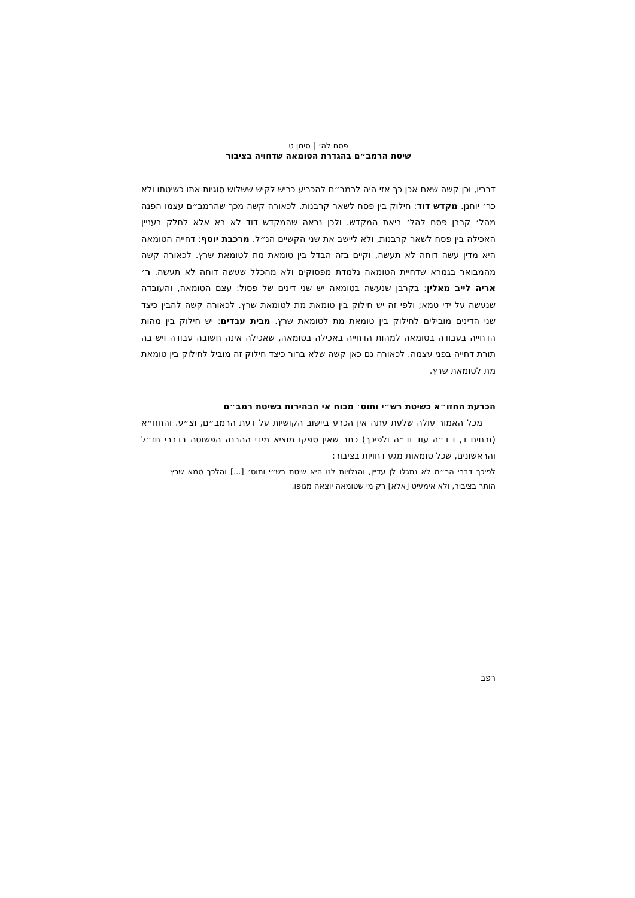פסח לה׳ | סימן ט
שיטת הרמב״ם בהגדרת הטומאה שדחויה בציבור
דבריו, וכן קשה שאם אכן כך אזי היה לרמב״ם להכריע כריש לקיש ששלוש סוגיות אתו כשיטתו ולא כר׳ יוחנן. מקדש דוד: חילוק בין פסח לשאר קרבנות. לכאורה קשה מכך שהרמב״ם עצמו הפנה מהל׳ קרבן פסח להל׳ ביאת המקדש. ולכן נראה שהמקדש דוד לא בא אלא לחלק בעניין האכילה בין פסח לשאר קרבנות, ולא ליישב את שני הקשיים הנ״ל. מרכבת יוסף: דחייה הטומאה היא מדין עשה דוחה לא תעשה, וקיים בזה הבדל בין טומאת מת לטומאת שרץ. לכאורה קשה מהמבואר בגמרא שדחיית הטומאה נלמדת מפסוקים ולא מהכלל שעשה דוחה לא תעשה. ר׳ אריה לייב מאלין: בקרבן שנעשה בטומאה יש שני דינים של פסול: עצם הטומאה, והעובדה שנעשה על ידי טמא; ולפי זה יש חילוק בין טומאת מת לטומאת שרץ. לכאורה קשה להבין כיצד שני הדינים מובילים לחילוק בין טומאת מת לטומאת שרץ. מבית עבדים: יש חילוק בין מהות הדחייה בעבודה בטומאה למהות הדחייה באכילה בטומאה, שאכילה אינה חשובה עבודה ויש בה תורת דחייה בפני עצמה. לכאורה גם כאן קשה שלא ברור כיצד חילוק זה מוביל לחילוק בין טומאת מת לטומאת שרץ.
הכרעת החזו״א כשיטת רש״י ותוס׳ מכוח אי הבהירות בשיטת רמב״ם
מכל האמור עולה שלעת עתה אין הכרע ביישוב הקושיות על דעת הרמב״ם, וצ״ע. והחזו״א (זבחים ד, ו ד״ה עוד וד״ה ולפיכך) כתב שאין ספקו מוציא מידי ההבנה הפשוטה בדברי חז״ל והראשונים, שכל טומאות מגע דחויות בציבור:
לפיכך דברי הר״מ לא נתגלו לן עדיין, והגלויות לנו היא שיטת רש״י ותוס׳ [...] והלכך טמא שרץ הותר בציבור, ולא אימעיט [אלא] רק מי שטומאה יוצאה מגופו.
רפב